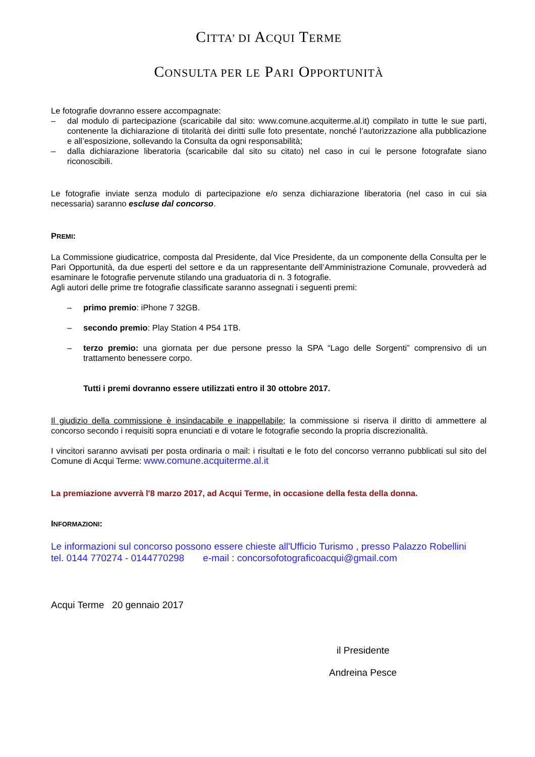CITTA’ DI ACQUI TERME
CONSULTA PER LE PARI OPPORTUNITÀ
Le fotografie dovranno essere accompagnate:
– dal modulo di partecipazione (scaricabile dal sito: www.comune.acquiterme.al.it) compilato in tutte le sue parti, contenente la dichiarazione di titolarità dei diritti sulle foto presentate, nonché l’autorizzazione alla pubblicazione e all’esposizione, sollevando la Consulta da ogni responsabilità;
– dalla dichiarazione liberatoria (scaricabile dal sito su citato) nel caso in cui le persone fotografate siano riconoscibili.
Le fotografie inviate senza modulo di partecipazione e/o senza dichiarazione liberatoria (nel caso in cui sia necessaria) saranno escluse dal concorso.
PREMI:
La Commissione giudicatrice, composta dal Presidente, dal Vice Presidente, da un componente della Consulta per le Pari Opportunità, da due esperti del settore e da un rappresentante dell’Amministrazione Comunale, provvederà ad esaminare le fotografie pervenute stilando una graduatoria di n. 3 fotografie.
Agli autori delle prime tre fotografie classificate saranno assegnati i seguenti premi:
– primo premio: iPhone 7 32GB.
– secondo premio: Play Station 4 P54 1TB.
– terzo premio: una giornata per due persone presso la SPA “Lago delle Sorgenti” comprensivo di un trattamento benessere corpo.
Tutti i premi dovranno essere utilizzati entro il 30 ottobre 2017.
Il giudizio della commissione è insindacabile e inappellabile; la commissione si riserva il diritto di ammettere al concorso secondo i requisiti sopra enunciati e di votare le fotografie secondo la propria discrezionalità.
I vincitori saranno avvisati per posta ordinaria o mail: i risultati e le foto del concorso verranno pubblicati sul sito del Comune di Acqui Terme: www.comune.acquiterme.al.it
La premiazione avverrà l'8 marzo 2017, ad Acqui Terme, in occasione della festa della donna.
INFORMAZIONI:
Le informazioni sul concorso possono essere chieste all'Ufficio Turismo , presso Palazzo Robellini
tel. 0144 770274 - 0144770298 e-mail : concorsofotograficoacqui@gmail.com
Acqui Terme 20 gennaio 2017
il Presidente
Andreina Pesce